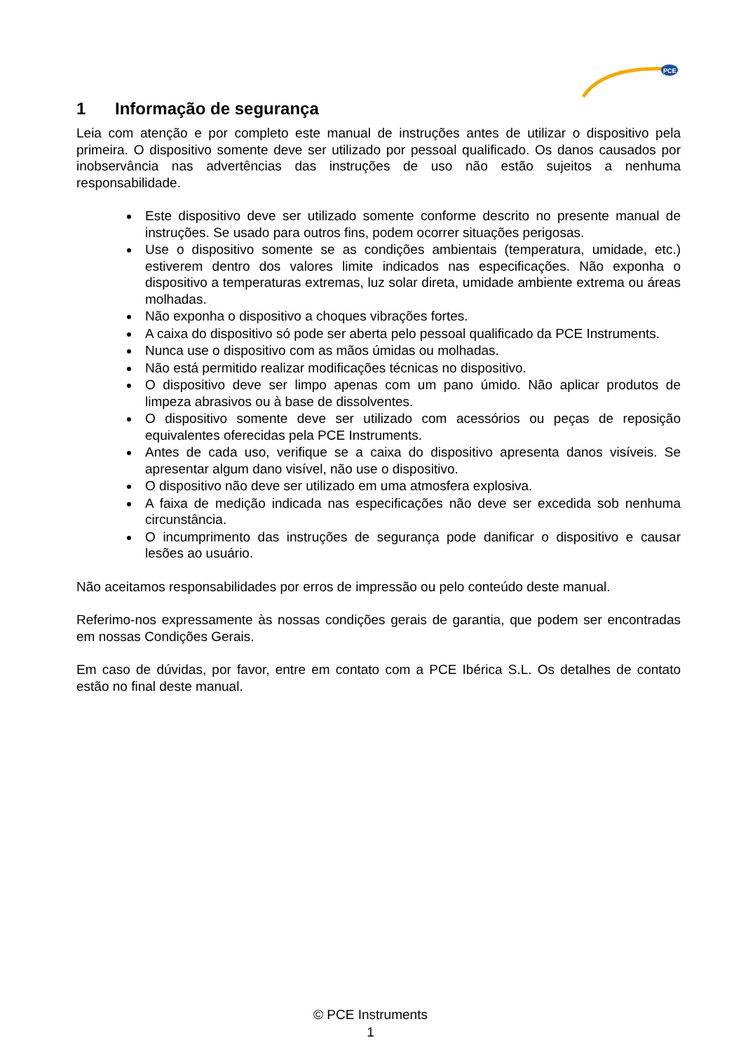PCE
1 Informação de segurança
Leia com atenção e por completo este manual de instruções antes de utilizar o dispositivo pela primeira. O dispositivo somente deve ser utilizado por pessoal qualificado. Os danos causados por inobservância nas advertências das instruções de uso não estão sujeitos a nenhuma responsabilidade.
Este dispositivo deve ser utilizado somente conforme descrito no presente manual de instruções. Se usado para outros fins, podem ocorrer situações perigosas.
Use o dispositivo somente se as condições ambientais (temperatura, umidade, etc.) estiverem dentro dos valores limite indicados nas especificações. Não exponha o dispositivo a temperaturas extremas, luz solar direta, umidade ambiente extrema ou áreas molhadas.
Não exponha o dispositivo a choques vibrações fortes.
A caixa do dispositivo só pode ser aberta pelo pessoal qualificado da PCE Instruments.
Nunca use o dispositivo com as mãos úmidas ou molhadas.
Não está permitido realizar modificações técnicas no dispositivo.
O dispositivo deve ser limpo apenas com um pano úmido. Não aplicar produtos de limpeza abrasivos ou à base de dissolventes.
O dispositivo somente deve ser utilizado com acessórios ou peças de reposição equivalentes oferecidas pela PCE Instruments.
Antes de cada uso, verifique se a caixa do dispositivo apresenta danos visíveis. Se apresentar algum dano visível, não use o dispositivo.
O dispositivo não deve ser utilizado em uma atmosfera explosiva.
A faixa de medição indicada nas especificações não deve ser excedida sob nenhuma circunstância.
O incumprimento das instruções de segurança pode danificar o dispositivo e causar lesões ao usuário.
Não aceitamos responsabilidades por erros de impressão ou pelo conteúdo deste manual.
Referimo-nos expressamente às nossas condições gerais de garantia, que podem ser encontradas em nossas Condições Gerais.
Em caso de dúvidas, por favor, entre em contato com a PCE Ibérica S.L. Os detalhes de contato estão no final deste manual.
© PCE Instruments
1